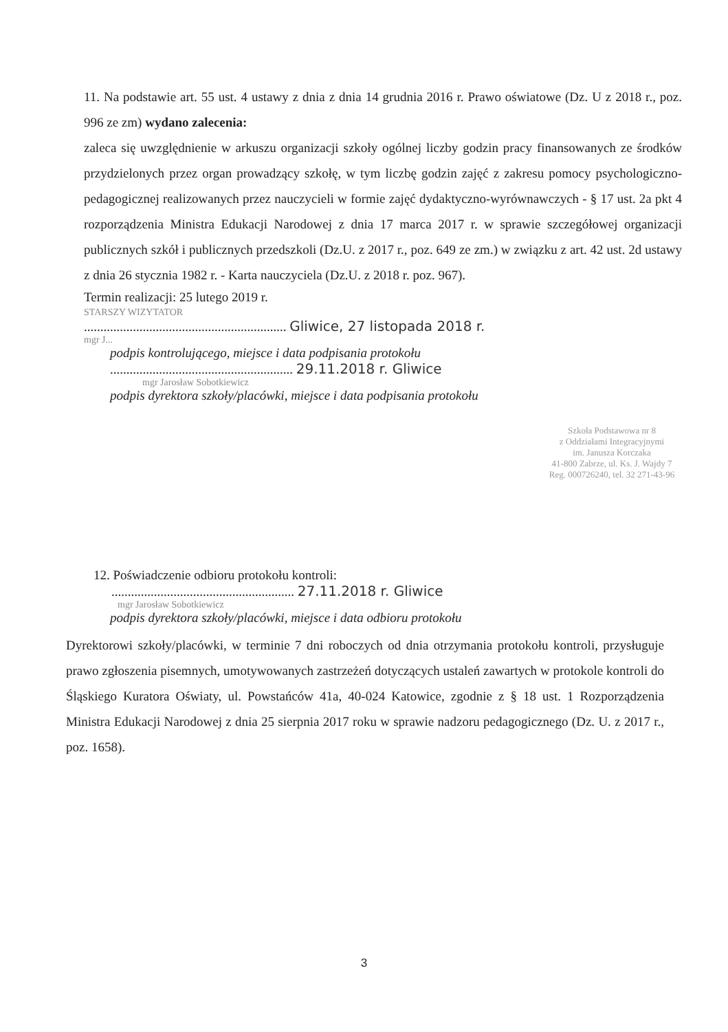11. Na podstawie art. 55 ust. 4 ustawy z dnia z dnia 14 grudnia 2016 r. Prawo oświatowe (Dz. U z 2018 r., poz. 996 ze zm) wydano zalecenia:
zaleca się uwzględnienie w arkuszu organizacji szkoły ogólnej liczby godzin pracy finansowanych ze środków przydzielonych przez organ prowadzący szkołę, w tym liczbę godzin zajęć z zakresu pomocy psychologiczno-pedagogicznej realizowanych przez nauczycieli w formie zajęć dydaktyczno-wyrównawczych - § 17 ust. 2a pkt 4 rozporządzenia Ministra Edukacji Narodowej z dnia 17 marca 2017 r. w sprawie szczegółowej organizacji publicznych szkół i publicznych przedszkoli (Dz.U. z 2017 r., poz. 649 ze zm.) w związku z art. 42 ust. 2d ustawy z dnia 26 stycznia 1982 r. - Karta nauczyciela (Dz.U. z 2018 r. poz. 967).
Termin realizacji: 25 lutego 2019 r.
STARSZY WIZYTATOR
.............................................................. Gliwice, 27 listopada 2018 r.
mgr J...
podpis kontrolującego, miejsce i data podpisania protokołu
........................................................ 29.11.2018 r. Gliwice
mgr Jarosław Sobotkiewicz
podpis dyrektora szkoły/placówki, miejsce i data podpisania protokołu
Szkoła Podstawowa nr 8
z Oddziałami Integracyjnymi
im. Janusza Korczaka
41-800 Zabrze, ul. Ks. J. Wajdy 7
Reg. 000726240, tel. 32 271-43-96
12. Poświadczenie odbioru protokołu kontroli:
........................................................ 27.11.2018 r. Gliwice
mgr Jarosław Sobotkiewicz
podpis dyrektora szkoły/placówki, miejsce i data odbioru protokołu
Dyrektorowi szkoły/placówki, w terminie 7 dni roboczych od dnia otrzymania protokołu kontroli, przysługuje prawo zgłoszenia pisemnych, umotywowanych zastrzeżeń dotyczących ustaleń zawartych w protokole kontroli do Śląskiego Kuratora Oświaty, ul. Powstańców 41a, 40-024 Katowice, zgodnie z § 18 ust. 1 Rozporządzenia Ministra Edukacji Narodowej z dnia 25 sierpnia 2017 roku w sprawie nadzoru pedagogicznego (Dz. U. z 2017 r., poz. 1658).
3